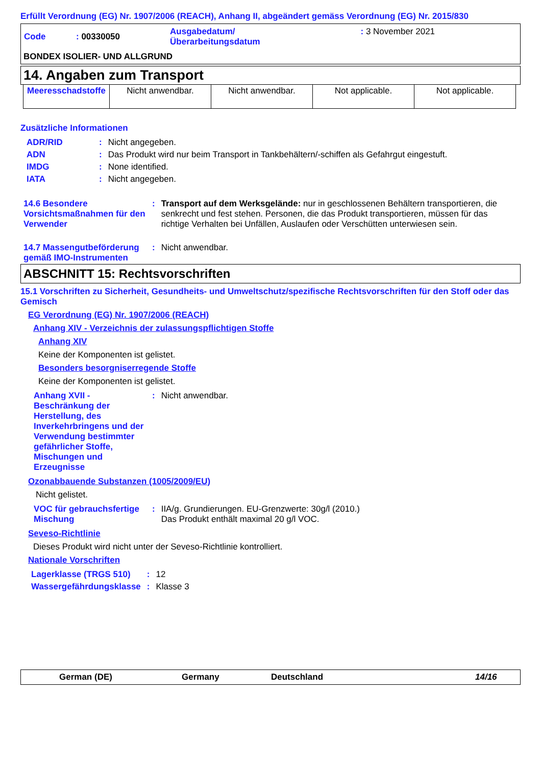Erfüllt Verordnung (EG) Nr. 1907/2006 (REACH), Anhang II, abgeändert gemäss Verordnung (EG) Nr. 2015/830
| Code | : 00330050 | Ausgabedatum/ Überarbeitungsdatum | : 3 November 2021 |
BONDEX ISOLIER- UND ALLGRUND
14. Angaben zum Transport
| Meeresschadstoffe | Nicht anwendbar. | Nicht anwendbar. | Not applicable. | Not applicable. |
Zusätzliche Informationen
| ADR/RID | : | Nicht angegeben. |
| ADN | : | Das Produkt wird nur beim Transport in Tankbehältern/-schiffen als Gefahrgut eingestuft. |
| IMDG | : | None identified. |
| IATA | : | Nicht angegeben. |
| 14.6 Besondere Vorsichtsmaßnahmen für den Verwender | : | Transport auf dem Werksgelände: nur in geschlossenen Behältern transportieren, die senkrecht und fest stehen. Personen, die das Produkt transportieren, müssen für das richtige Verhalten bei Unfällen, Auslaufen oder Verschütten unterwiesen sein. |
| 14.7 Massengutbeförderung gemäß IMO-Instrumenten | : | Nicht anwendbar. |
ABSCHNITT 15: Rechtsvorschriften
15.1 Vorschriften zu Sicherheit, Gesundheits- und Umweltschutz/spezifische Rechtsvorschriften für den Stoff oder das Gemisch
EG Verordnung (EG) Nr. 1907/2006 (REACH)
Anhang XIV - Verzeichnis der zulassungspflichtigen Stoffe
Anhang XIV
Keine der Komponenten ist gelistet.
Besonders besorgniserregende Stoffe
Keine der Komponenten ist gelistet.
| Anhang XVII - Beschränkung der Herstellung, des Inverkehrbringens und der Verwendung bestimmter gefährlicher Stoffe, Mischungen und Erzeugnisse | : | Nicht anwendbar. |
Ozonabbauende Substanzen (1005/2009/EU)
Nicht gelistet.
| VOC für gebrauchsfertige Mischung | : | IIA/g. Grundierungen. EU-Grenzwerte: 30g/l (2010.) Das Produkt enthält maximal 20 g/l VOC. |
Seveso-Richtlinie
Dieses Produkt wird nicht unter der Seveso-Richtlinie kontrolliert.
Nationale Vorschriften
| Lagerklasse (TRGS 510) | : | 12 |
| Wassergefährdungsklasse | : | Klasse 3 |
German (DE) Germany Deutschland 14/16